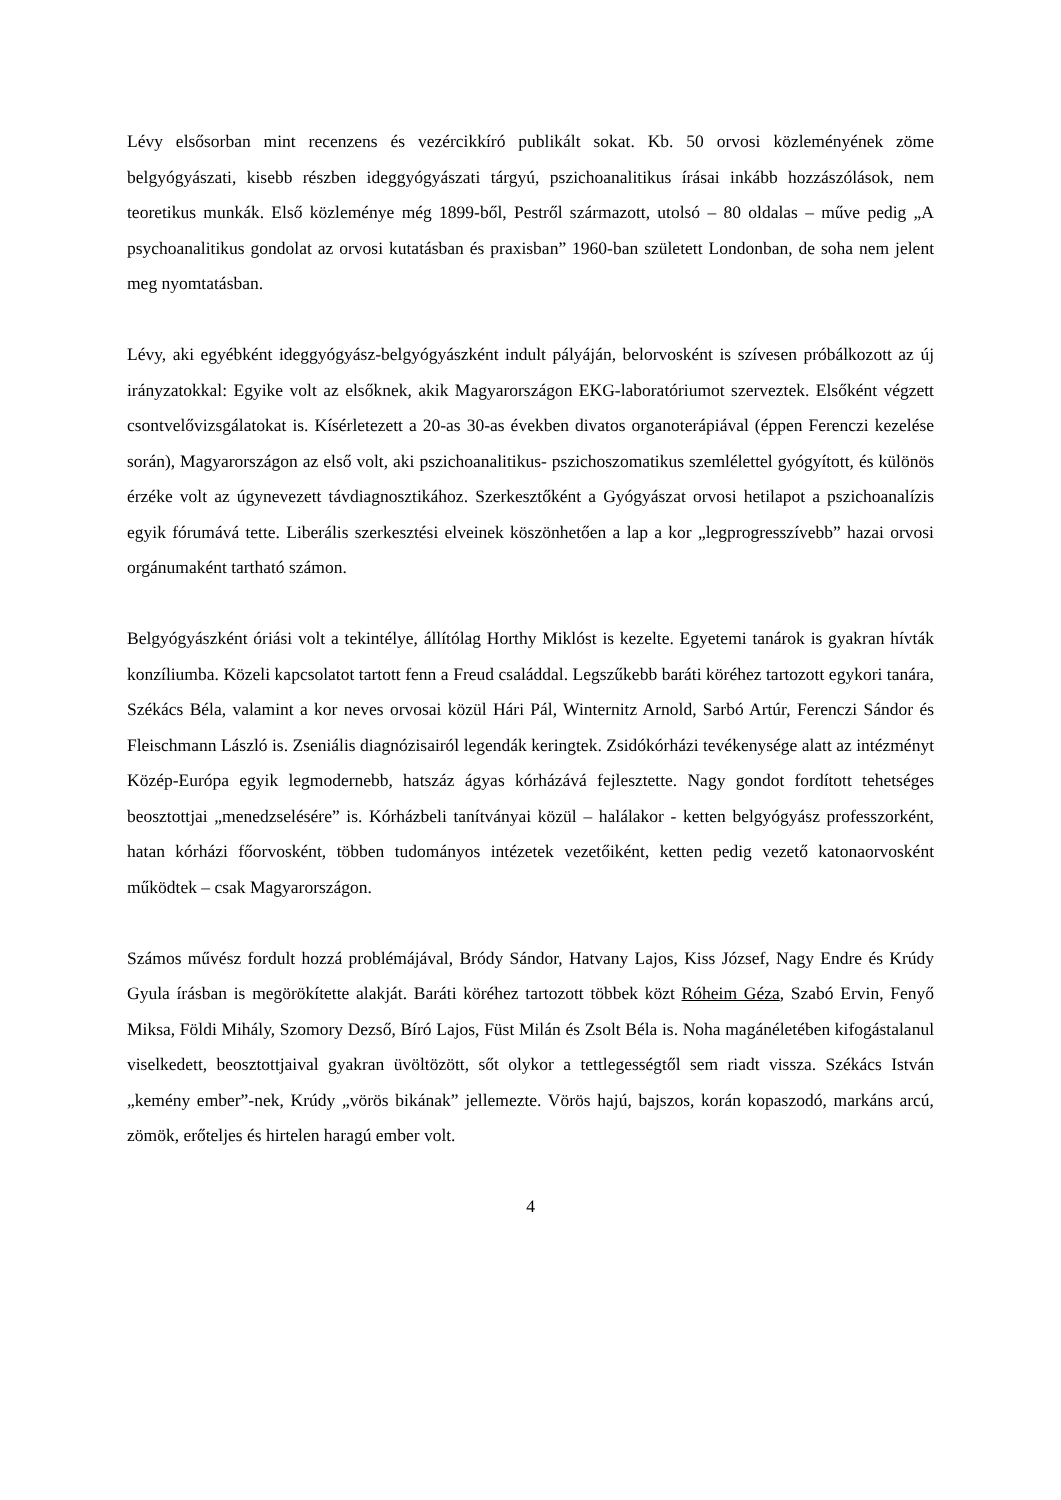Lévy elsősorban mint recenzens és vezércikkíró publikált sokat. Kb. 50 orvosi közleményének zöme belgyógyászati, kisebb részben ideggyógyászati tárgyú, pszichoanalitikus írásai inkább hozzászólások, nem teoretikus munkák. Első közleménye még 1899-ből, Pestről származott, utolsó – 80 oldalas – műve pedig „A psychoanalitikus gondolat az orvosi kutatásban és praxisban” 1960-ban született Londonban, de soha nem jelent meg nyomtatásban.
Lévy, aki egyébként ideggyógyász-belgyógyászként indult pályáján, belorvosként is szívesen próbálkozott az új irányzatokkal: Egyike volt az elsőknek, akik Magyarországon EKG-laboratóriumot szerveztek. Elsőként végzett csontvelővizsgálatokat is. Kísérletezett a 20-as 30-as években divatos organoterápiával (éppen Ferenczi kezelése során), Magyarországon az első volt, aki pszichoanalitikus- pszichoszomatikus szemlélettel gyógyított, és különös érzéke volt az úgynevezett távdiagnosztikához. Szerkesztőként a Gyógyászat orvosi hetilapot a pszichoanalízis egyik fórumává tette. Liberális szerkesztési elveinek köszönhetően a lap a kor „legprogresszívebb” hazai orvosi orgánumaként tartható számon.
Belgyógyászként óriási volt a tekintélye, állítólag Horthy Miklóst is kezelte. Egyetemi tanárok is gyakran hívták konzíliumba. Közeli kapcsolatot tartott fenn a Freud családdal. Legszűkebb baráti köréhez tartozott egykori tanára, Székács Béla, valamint a kor neves orvosai közül Hári Pál, Winternitz Arnold, Sarbó Artúr, Ferenczi Sándor és Fleischmann László is. Zseniális diagnózisairól legendák keringtek. Zsidókórházi tevékenysége alatt az intézményt Közép-Európa egyik legmodernebb, hatszáz ágyas kórházává fejlesztette. Nagy gondot fordított tehetséges beosztottjai „menedzselésére” is. Kórházbeli tanítványai közül – halálakor - ketten belgyógyász professzorként, hatan kórházi főorvosként, többen tudományos intézetek vezetőiként, ketten pedig vezető katonaorvosként működtek – csak Magyarországon.
Számos művész fordult hozzá problémájával, Bródy Sándor, Hatvany Lajos, Kiss József, Nagy Endre és Krúdy Gyula írásban is megörökítette alakját. Baráti köréhez tartozott többek közt Róheim Géza, Szabó Ervin, Fenyő Miksa, Földi Mihály, Szomory Dezső, Bíró Lajos, Füst Milán és Zsolt Béla is. Noha magánéletében kifogástalanul viselkedett, beosztottjaival gyakran üvöltözött, sőt olykor a tettlegességtől sem riadt vissza. Székács István „kemény ember”-nek, Krúdy „vörös bikának” jellemezte. Vörös hajú, bajszos, korán kopaszodó, markáns arcú, zömök, erőteljes és hirtelen haragú ember volt.
4